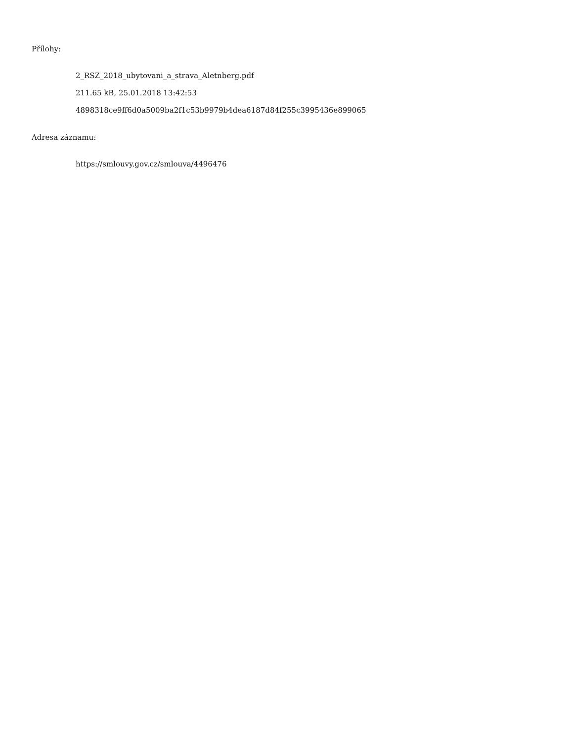Přílohy:
2_RSZ_2018_ubytovani_a_strava_Aletnberg.pdf
211.65 kB, 25.01.2018 13:42:53
4898318ce9ff6d0a5009ba2f1c53b9979b4dea6187d84f255c3995436e899065
Adresa záznamu:
https://smlouvy.gov.cz/smlouva/4496476